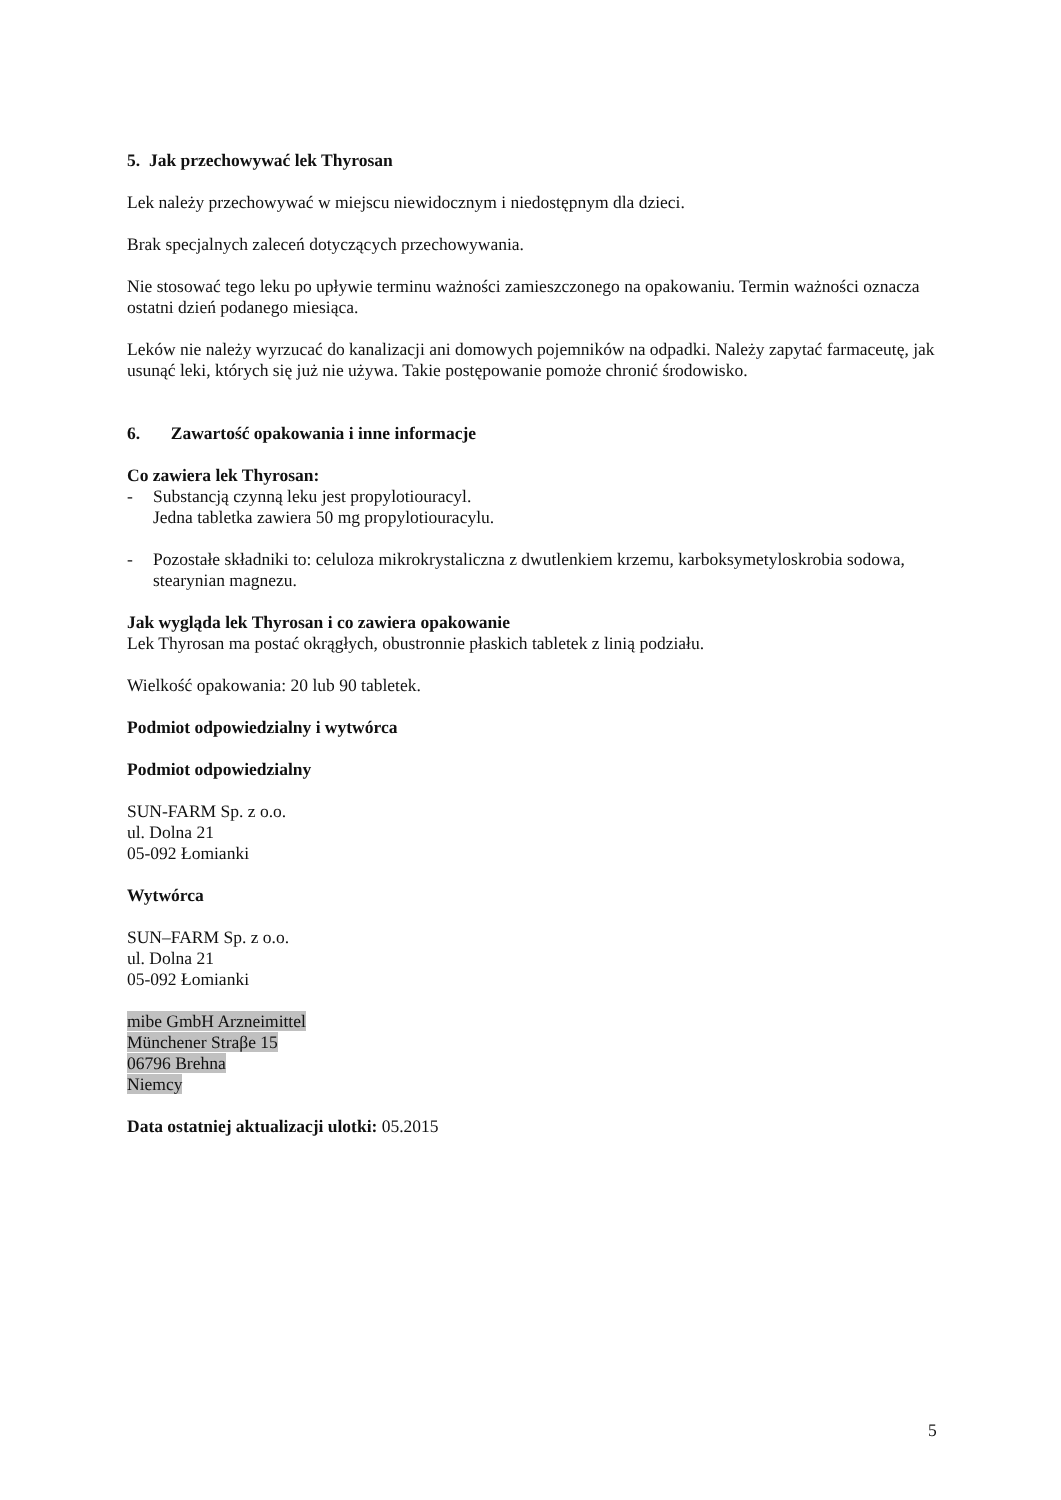5. Jak przechowywać lek Thyrosan
Lek należy przechowywać w miejscu niewidocznym i niedostępnym dla dzieci.
Brak specjalnych zaleceń dotyczących przechowywania.
Nie stosować tego leku po upływie terminu ważności zamieszczonego na opakowaniu. Termin ważności oznacza ostatni dzień podanego miesiąca.
Leków nie należy wyrzucać do kanalizacji ani domowych pojemników na odpadki. Należy zapytać farmaceutę, jak usunąć leki, których się już nie używa. Takie postępowanie pomoże chronić środowisko.
6. Zawartość opakowania i inne informacje
Co zawiera lek Thyrosan:
- Substancją czynną leku jest propylotiouracyl.
Jedna tabletka zawiera 50 mg propylotiouracylu.
- Pozostałe składniki to: celuloza mikrokrystaliczna z dwutlenkiem krzemu, karboksymetyloskrobia sodowa, stearynian magnezu.
Jak wygląda lek Thyrosan i co zawiera opakowanie
Lek Thyrosan ma postać okrągłych, obustronnie płaskich tabletek z linią podziału.
Wielkość opakowania: 20 lub 90 tabletek.
Podmiot odpowiedzialny i wytwórca
Podmiot odpowiedzialny
SUN-FARM Sp. z o.o.
ul. Dolna 21
05-092 Łomianki
Wytwórca
SUN–FARM Sp. z o.o.
ul. Dolna 21
05-092 Łomianki
mibe GmbH Arzneimittel
Münchener Straβe 15
06796 Brehna
Niemcy
Data ostatniej aktualizacji ulotki: 05.2015
5